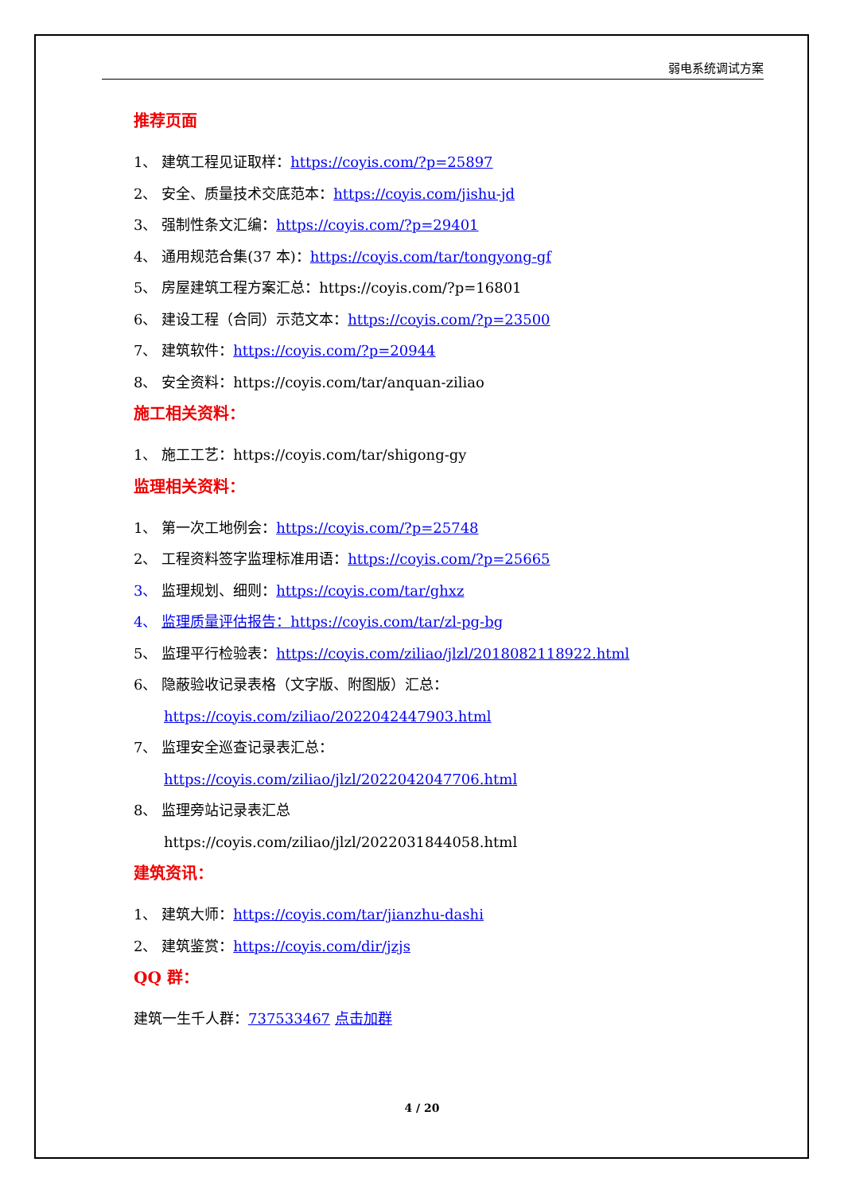弱电系统调试方案
推荐页面
1、 建筑工程见证取样：https://coyis.com/?p=25897
2、 安全、质量技术交底范本：https://coyis.com/jishu-jd
3、 强制性条文汇编：https://coyis.com/?p=29401
4、 通用规范合集(37 本)：https://coyis.com/tar/tongyong-gf
5、 房屋建筑工程方案汇总：https://coyis.com/?p=16801
6、 建设工程（合同）示范文本：https://coyis.com/?p=23500
7、 建筑软件：https://coyis.com/?p=20944
8、 安全资料：https://coyis.com/tar/anquan-ziliao
施工相关资料：
1、 施工工艺：https://coyis.com/tar/shigong-gy
监理相关资料：
1、 第一次工地例会：https://coyis.com/?p=25748
2、 工程资料签字监理标准用语：https://coyis.com/?p=25665
3、 监理规划、细则：https://coyis.com/tar/ghxz
4、 监理质量评估报告：https://coyis.com/tar/zl-pg-bg
5、 监理平行检验表：https://coyis.com/ziliao/jlzl/2018082118922.html
6、 隐蔽验收记录表格（文字版、附图版）汇总：
https://coyis.com/ziliao/2022042447903.html
7、 监理安全巡查记录表汇总：
https://coyis.com/ziliao/jlzl/2022042047706.html
8、 监理旁站记录表汇总
https://coyis.com/ziliao/jlzl/2022031844058.html
建筑资讯：
1、 建筑大师：https://coyis.com/tar/jianzhu-dashi
2、 建筑鉴赏：https://coyis.com/dir/jzjs
QQ 群：
建筑一生千人群：737533467 点击加群
4 / 20